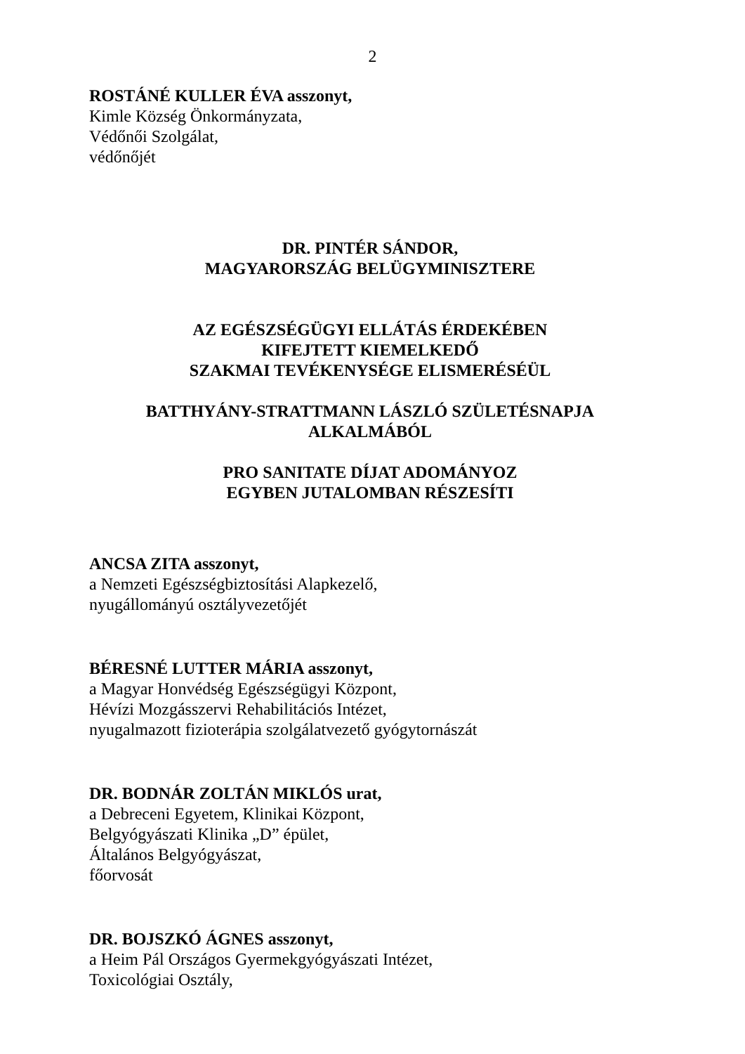2
ROSTÁNÉ KULLER ÉVA asszonyt,
Kimle Község Önkormányzata,
Védőnői Szolgálat,
védőnőjét
DR. PINTÉR SÁNDOR,
MAGYARORSZÁG BELÜGYMINISZTERE
AZ EGÉSZSÉGÜGYI ELLÁTÁS ÉRDEKÉBEN
KIFEJTETT KIEMELKEDŐ
SZAKMAI TEVÉKENYSÉGE ELISMERÉSÉÜL
BATTHYÁNY-STRATTMANN LÁSZLÓ SZÜLETÉSNAPJA
ALKALMÁBÓL
PRO SANITATE DÍJAT ADOMÁNYOZ
EGYBEN JUTALOMBAN RÉSZESÍTI
ANCSA ZITA asszonyt,
a Nemzeti Egészségbiztosítási Alapkezelő,
nyugállományú osztályvezetőjét
BÉRESNÉ LUTTER MÁRIA asszonyt,
a Magyar Honvédség Egészségügyi Központ,
Hévízi Mozgásszervi Rehabilitációs Intézet,
nyugalmazott fizioterápia szolgálatvezető gyógytornászát
DR. BODNÁR ZOLTÁN MIKLÓS urat,
a Debreceni Egyetem, Klinikai Központ,
Belgyógyászati Klinika „D” épület,
Általános Belgyógyászat,
főorvosát
DR. BOJSZKÓ ÁGNES asszonyt,
a Heim Pál Országos Gyermekgyógyászati Intézet,
Toxicológiai Osztály,